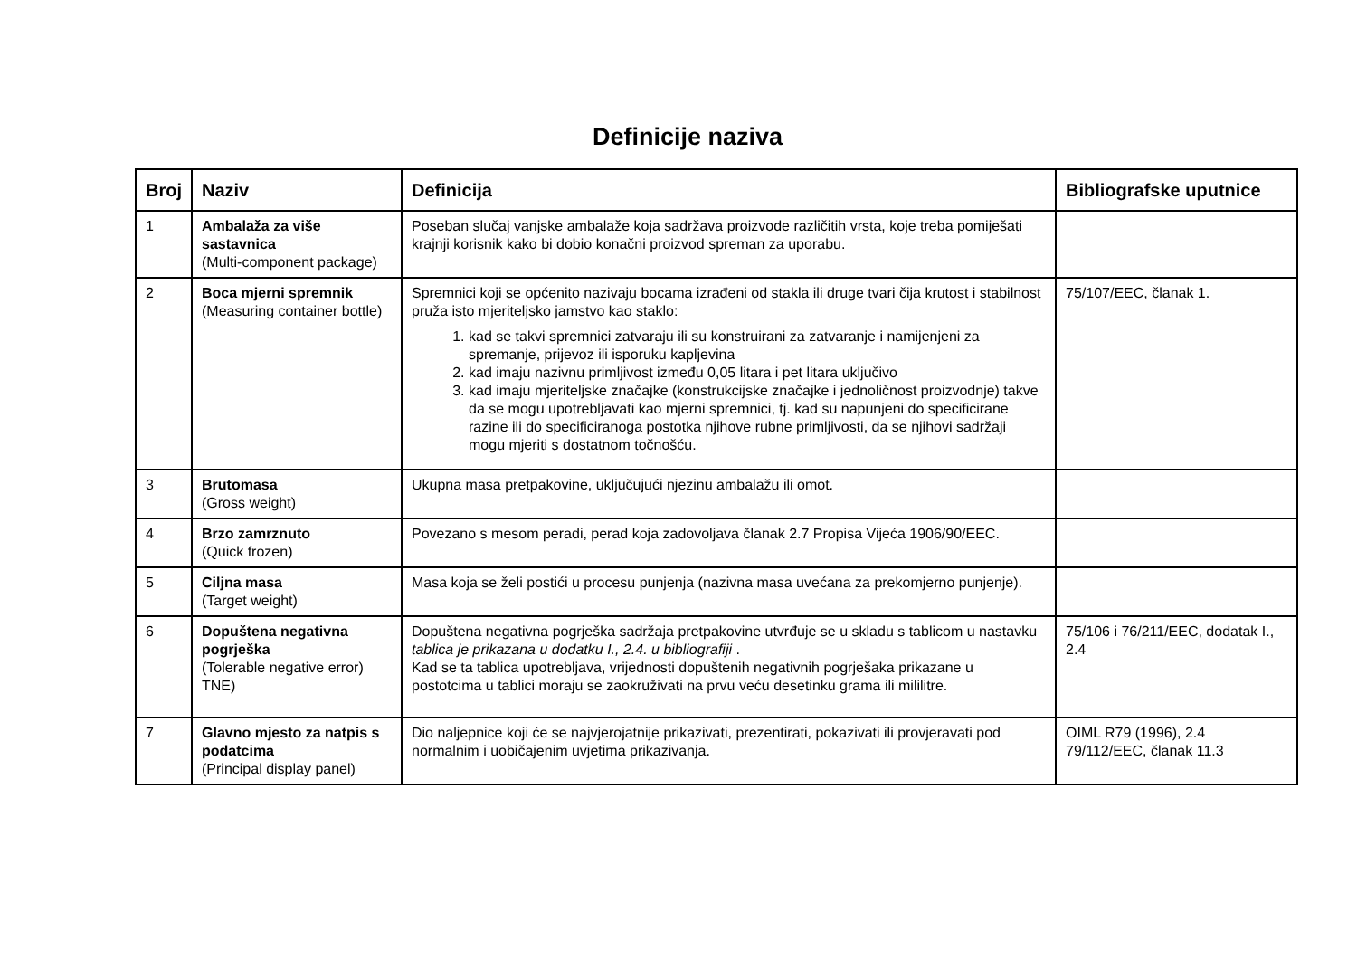Definicije naziva
| Broj | Naziv | Definicija | Bibliografske uputnice |
| --- | --- | --- | --- |
| 1 | Ambalaža za više sastavnica (Multi-component package) | Poseban slučaj vanjske ambalaže koja sadržava proizvode različitih vrsta, koje treba pomiješati krajnji korisnik kako bi dobio konačni proizvod spreman za uporabu. | |
| 2 | Boca mjerni spremnik (Measuring container bottle) | Spremnici koji se općenito nazivaju bocama izrađeni od stakla ili druge tvari čija krutost i stabilnost pruža isto mjeriteljsko jamstvo kao staklo: 1. kad se takvi spremnici zatvaraju ili su konstruirani za zatvaranje i namijenjeni za spremanje, prijevoz ili isporuku kapljevina 2. kad imaju nazivnu primljivost između 0,05 litara i pet litara uključivo 3. kad imaju mjeriteljske značajke (konstrukcijske značajke i jednoličnost proizvodnje) takve da se mogu upotrebljavati kao mjerni spremnici, tj. kad su napunjeni do specificirane razine ili do specificiranoga postotka njihove rubne primljivosti, da se njihovi sadržaji mogu mjeriti s dostatnom točnošću. | 75/107/EEC, članak 1. |
| 3 | Brutomasa (Gross weight) | Ukupna masa pretpakovine, uključujući njezinu ambalažu ili omot. | |
| 4 | Brzo zamrznuto (Quick frozen) | Povezano s mesom peradi, perad koja zadovoljava članak 2.7 Propisa Vijeća 1906/90/EEC. | |
| 5 | Ciljna masa (Target weight) | Masa koja se želi postići u procesu punjenja (nazivna masa uvećana za prekomjerno punjenje). | |
| 6 | Dopuštena negativna pogrješka (Tolerable negative error) TNE) | Dopuštena negativna pogrješka sadržaja pretpakovine utvrđuje se u skladu s tablicom u nastavku tablica je prikazana u dodatku I., 2.4. u bibliografiji . Kad se ta tablica upotrebljava, vrijednosti dopuštenih negativnih pogrješaka prikazane u postotcima u tablici moraju se zaokruživati na prvu veću desetinku grama ili mililitre. | 75/106 i 76/211/EEC, dodatak I., 2.4 |
| 7 | Glavno mjesto za natpis s podatcima (Principal display panel) | Dio naljepnice koji će se najvjerojatnije prikazivati, prezentirati, pokazivati ili provjeravati pod normalnim i uobičajenim uvjetima prikazivanja. | OIML R79 (1996), 2.4 79/112/EEC, članak 11.3 |